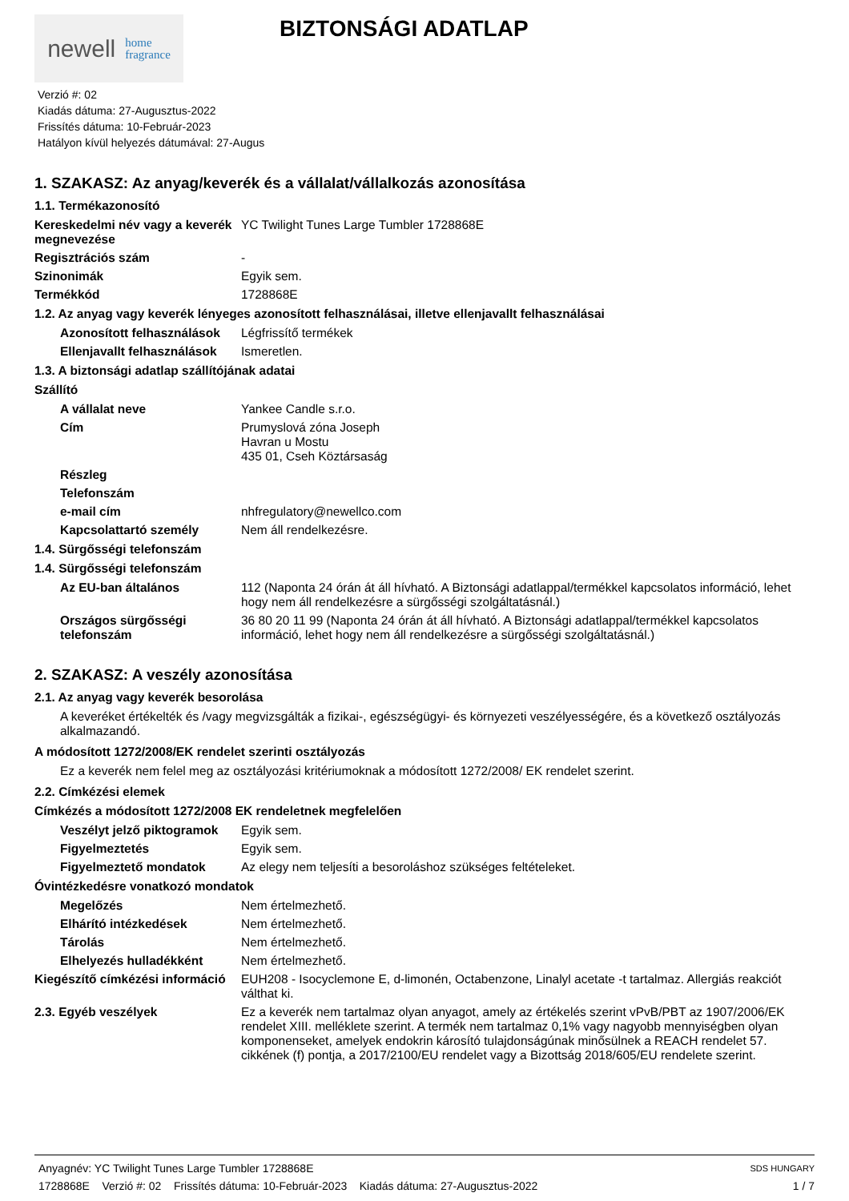newell home
fragrance
BIZTONSÁGI ADATLAP
Verzió #: 02
Kiadás dátuma: 27-Augusztus-2022
Frissítés dátuma: 10-Február-2023
Hatályon kívül helyezés dátumával: 27-Augus
1. SZAKASZ: Az anyag/keverék és a vállalat/vállalkozás azonosítása
1.1. Termékazonosító
Kereskedelmi név vagy a keverék megnevezése
YC Twilight Tunes Large Tumbler 1728868E
Regisztrációs szám -
Szinonimák Egyik sem.
Termékkód 1728868E
1.2. Az anyag vagy keverék lényeges azonosított felhasználásai, illetve ellenjavallt felhasználásai
Azonosított felhasználások
Légfrissítő termékek
Ellenjavallt felhasználások
Ismeretlen.
1.3. A biztonsági adatlap szállítójának adatai
Szállító
A vállalat neve Yankee Candle s.r.o.
Cím Prumyslová zóna Joseph
Havran u Mostu
435 01, Cseh Köztársaság
Részleg
Telefonszám
e-mail cím nhfregulatory@newellco.com
Kapcsolattartó személy Nem áll rendelkezésre.
1.4. Sürgősségi telefonszám
1.4. Sürgősségi telefonszám
Az EU-ban általános 112 (Naponta 24 órán át áll hívható. A Biztonsági adatlappal/termékkel kapcsolatos információ, lehet hogy nem áll rendelkezésre a sürgősségi szolgáltatásnál.)
Országos sürgősségi telefonszám
36 80 20 11 99 (Naponta 24 órán át áll hívható. A Biztonsági adatlappal/termékkel kapcsolatos információ, lehet hogy nem áll rendelkezésre a sürgősségi szolgáltatásnál.)
2. SZAKASZ: A veszély azonosítása
2.1. Az anyag vagy keverék besorolása
A keveréket értékelték és /vagy megvizsgálták a fizikai-, egészségügyi- és környezeti veszélyességére, és a következő osztályozás alkalmazandó.
A módosított 1272/2008/EK rendelet szerinti osztályozás
Ez a keverék nem felel meg az osztályozási kritériumoknak a módosított 1272/2008/ EK rendelet szerint.
2.2. Címkézési elemek
Címkézés a módosított 1272/2008 EK rendeletnek megfelelően
Veszélyt jelző piktogramok
Egyik sem.
Figyelmeztetés Egyik sem.
Figyelmeztető mondatok Az elegy nem teljesíti a besoroláshoz szükséges feltételeket.
Óvintézkedésre vonatkozó mondatok
Megelőzés Nem értelmezhető.
Elhárító intézkedések Nem értelmezhető.
Tárolás Nem értelmezhető.
Elhelyezés hulladékként Nem értelmezhető.
Kiegészítő címkézési információ
EUH208 - Isocyclemone E, d-limonén, Octabenzone, Linalyl acetate -t tartalmaz. Allergiás reakciót válthat ki.
2.3. Egyéb veszélyek Ez a keverék nem tartalmaz olyan anyagot, amely az értékelés szerint vPvB/PBT az 1907/2006/EK rendelet XIII. melléklete szerint. A termék nem tartalmaz 0,1% vagy nagyobb mennyiségben olyan komponenseket, amelyek endokrin károsító tulajdonságúnak minősülnek a REACH rendelet 57. cikkének (f) pontja, a 2017/2100/EU rendelet vagy a Bizottság 2018/605/EU rendelete szerint.
Anyagnév: YC Twilight Tunes Large Tumbler 1728868E
1728868E Verzió #: 02 Frissítés dátuma: 10-Február-2023 Kiadás dátuma: 27-Augusztus-2022
SDS HUNGARY
1 / 7